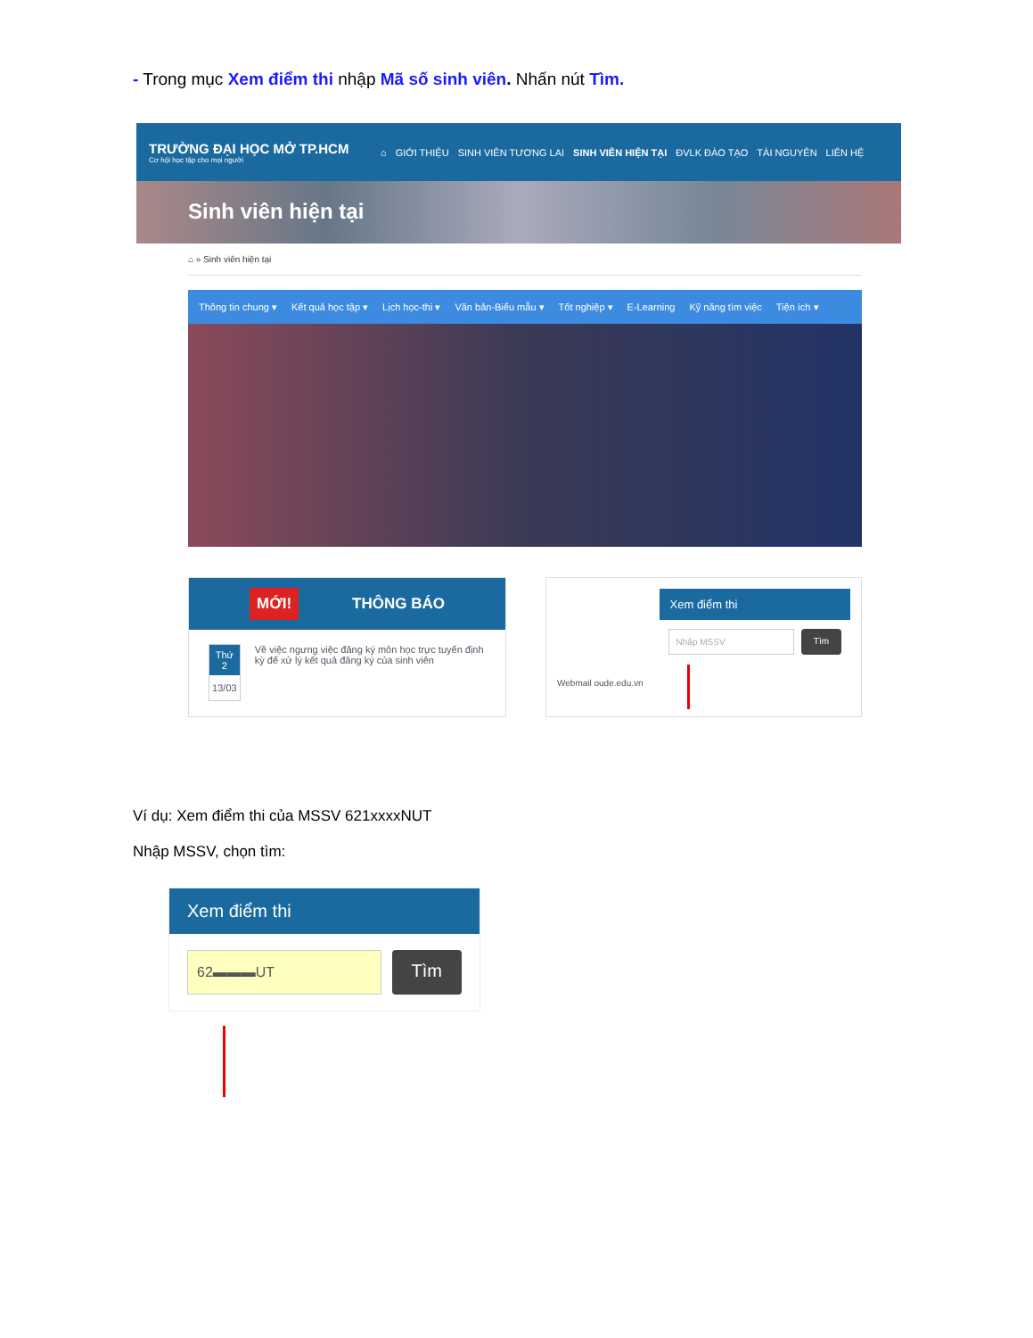- Trong mục Xem điểm thi nhập Mã số sinh viên. Nhấn nút Tìm.
TRƯỜNG ĐẠI HỌC MỞ TP.HCM
Cơ hội học tập cho mọi người
⌂ GIỚI THIỆU SINH VIÊN TƯƠNG LAI SINH VIÊN HIỆN TẠI ĐVLK ĐÀO TẠO TÀI NGUYÊN LIÊN HỆ
Sinh viên hiện tại
⌂ » Sinh viên hiện tại
Thông tin chung ▾ Kết quả học tập ▾ Lịch học-thi ▾ Văn bản-Biểu mẫu ▾ Tốt nghiệp ▾ E-Learning Kỹ năng tìm việc Tiện ích ▾
MỚI! THÔNG BÁO
Thứ 2
13/03
Về việc ngưng việc đăng ký môn học trực tuyến định kỳ để xử lý kết quả đăng ký của sinh viên
Webmail oude.edu.vn
Xem điểm thi
Nhập MSSV Tìm
Ví dụ: Xem điểm thi của MSSV 621xxxxNUT
Nhập MSSV, chọn tìm:
Xem điểm thi
62▬▬▬UT
Tìm